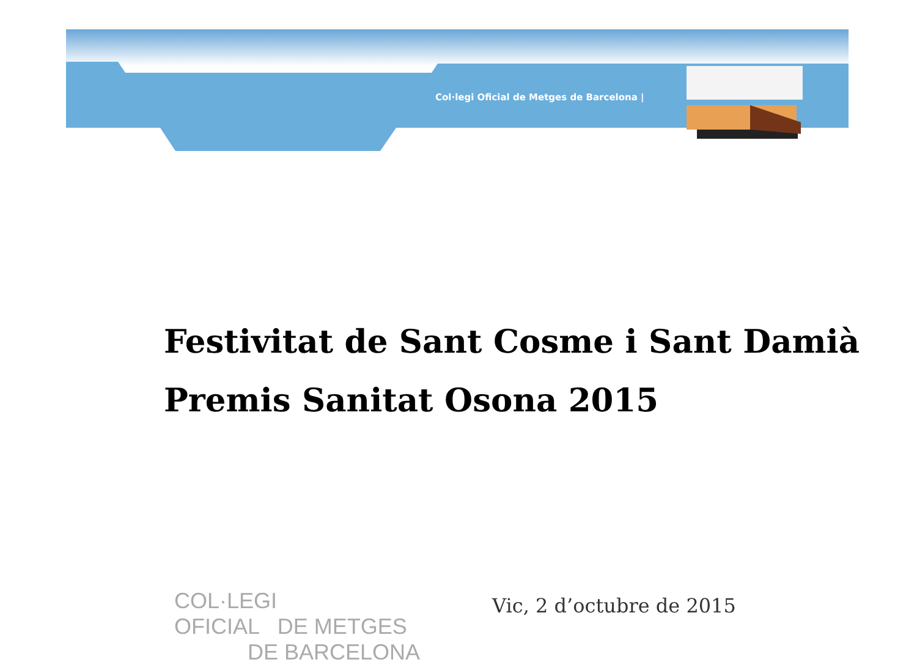Col·legi Oficial de Metges de Barcelona |
Festivitat de Sant Cosme i Sant Damià
Premis Sanitat Osona 2015
COL·LEGI
OFICIAL DE METGES
DE BARCELONA
Vic, 2 d’octubre de 2015